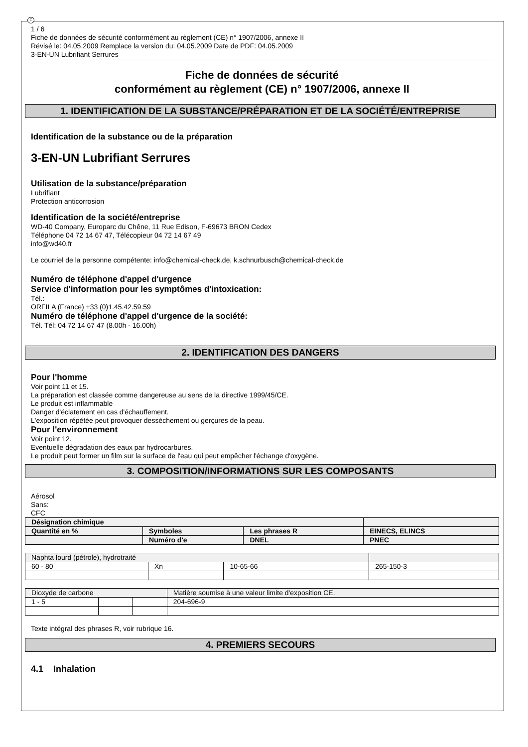F
1 / 6
Fiche de données de sécurité conformément au règlement (CE) n° 1907/2006, annexe II
Révisé le: 04.05.2009 Remplace la version du: 04.05.2009 Date de PDF: 04.05.2009
3-EN-UN Lubrifiant Serrures
Fiche de données de sécurité
conformément au règlement (CE) n° 1907/2006, annexe II
1. IDENTIFICATION DE LA SUBSTANCE/PRÉPARATION ET DE LA SOCIÉTÉ/ENTREPRISE
Identification de la substance ou de la préparation
3-EN-UN Lubrifiant Serrures
Utilisation de la substance/préparation
Lubrifiant
Protection anticorrosion
Identification de la société/entreprise
WD-40 Company, Europarc du Chêne, 11 Rue Edison, F-69673 BRON Cedex
Téléphone 04 72 14 67 47, Télécopieur 04 72 14 67 49
info@wd40.fr
Le courriel de la personne compétente: info@chemical-check.de, k.schnurbusch@chemical-check.de
Numéro de téléphone d'appel d'urgence
Service d'information pour les symptômes d'intoxication:
Tél.:
ORFILA (France) +33 (0)1.45.42.59.59
Numéro de téléphone d'appel d'urgence de la société:
Tél. Tél: 04 72 14 67 47 (8.00h - 16.00h)
2. IDENTIFICATION DES DANGERS
Pour l'homme
Voir point 11 et 15.
La préparation est classée comme dangereuse au sens de la directive 1999/45/CE.
Le produit est inflammable
Danger d'éclatement en cas d'échauffement.
L'exposition répétée peut provoquer dessèchement ou gerçures de la peau.
Pour l'environnement
Voir point 12.
Eventuelle dégradation des eaux par hydrocarbures.
Le produit peut former un film sur la surface de l'eau qui peut empêcher l'échange d'oxygène.
3. COMPOSITION/INFORMATIONS SUR LES COMPOSANTS
Aérosol
Sans:
CFC
| Désignation chimique | | | |
| Quantité en % | Symboles | Les phrases R | EINECS, ELINCS |
| | Numéro d'e | DNEL | PNEC |
| Naphta lourd (pétrole), hydrotraité | | | |
| 60 - 80 | Xn | 10-65-66 | 265-150-3 |
| Dioxyde de carbone | | | Matière soumise à une valeur limite d'exposition CE. |
| 1 - 5 | | | 204-696-9 |
Texte intégral des phrases R, voir rubrique 16.
4. PREMIERS SECOURS
4.1 Inhalation